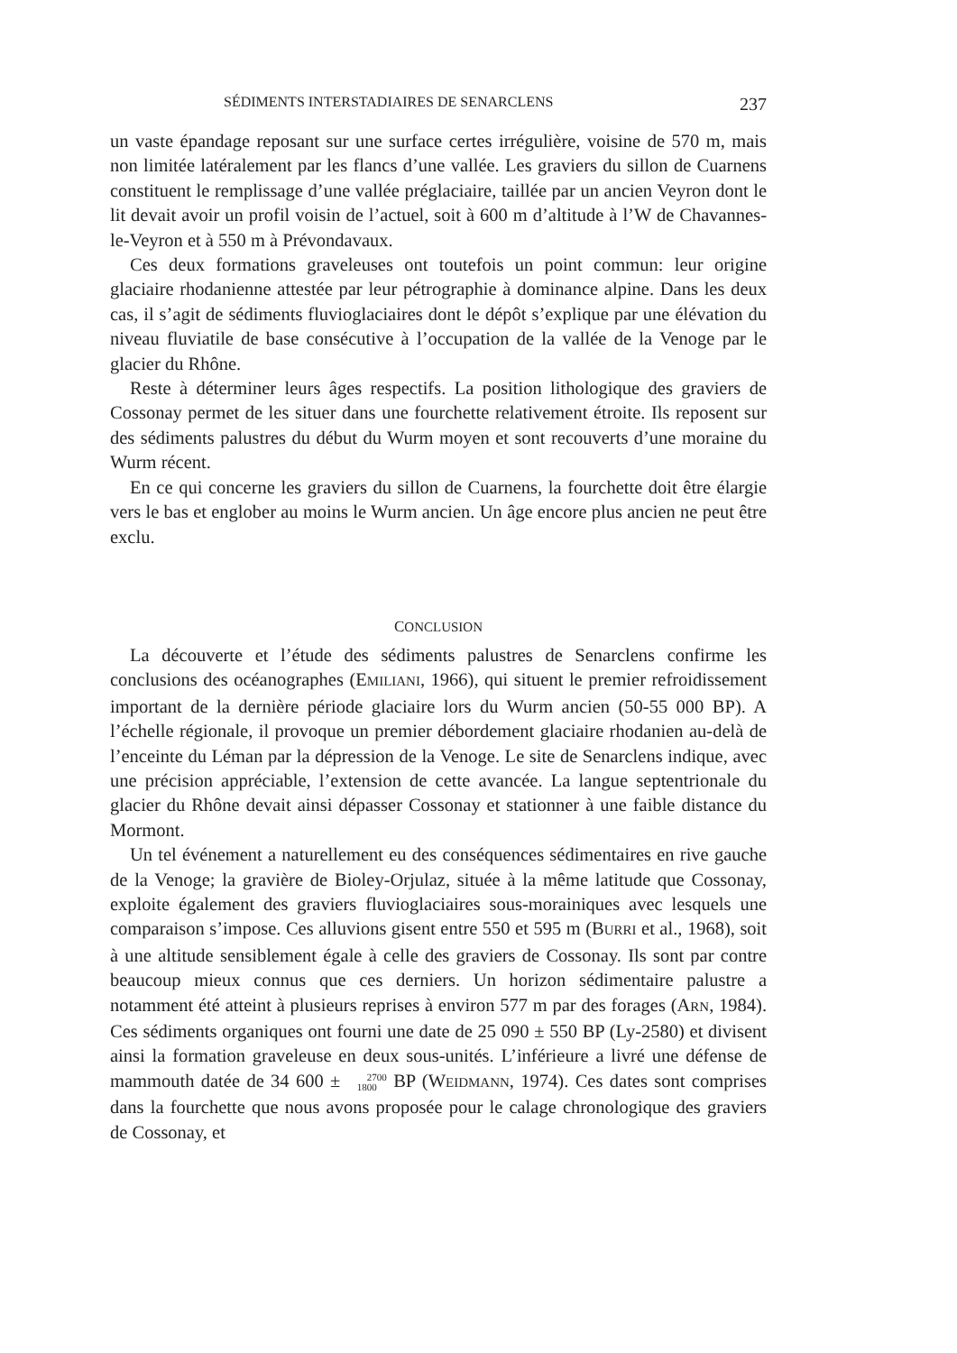SÉDIMENTS INTERSTADIAIRES DE SENARCLENS 237
un vaste épandage reposant sur une surface certes irrégulière, voisine de 570 m, mais non limitée latéralement par les flancs d’une vallée. Les graviers du sillon de Cuarnens constituent le remplissage d’une vallée préglaciaire, taillée par un ancien Veyron dont le lit devait avoir un profil voisin de l’actuel, soit à 600 m d’altitude à l’W de Chavannes-le-Veyron et à 550 m à Prévondavaux.
Ces deux formations graveleuses ont toutefois un point commun: leur origine glaciaire rhodanienne attestée par leur pétrographie à dominance alpine. Dans les deux cas, il s’agit de sédiments fluvioglaciaires dont le dépôt s’explique par une élévation du niveau fluviatile de base consécutive à l’occupation de la vallée de la Venoge par le glacier du Rhône.
Reste à déterminer leurs âges respectifs. La position lithologique des graviers de Cossonay permet de les situer dans une fourchette relativement étroite. Ils reposent sur des sédiments palustres du début du Wurm moyen et sont recouverts d’une moraine du Wurm récent.
En ce qui concerne les graviers du sillon de Cuarnens, la fourchette doit être élargie vers le bas et englober au moins le Wurm ancien. Un âge encore plus ancien ne peut être exclu.
CONCLUSION
La découverte et l’étude des sédiments palustres de Senarclens confirme les conclusions des océanographes (EMILIANI, 1966), qui situent le premier refroidissement important de la dernière période glaciaire lors du Wurm ancien (50-55 000 BP). A l’échelle régionale, il provoque un premier débordement glaciaire rhodanien au-delà de l’enceinte du Léman par la dépression de la Venoge. Le site de Senarclens indique, avec une précision appréciable, l’extension de cette avancée. La langue septentrionale du glacier du Rhône devait ainsi dépasser Cossonay et stationner à une faible distance du Mormont.
Un tel événement a naturellement eu des conséquences sédimentaires en rive gauche de la Venoge; la gravière de Bioley-Orjulaz, située à la même latitude que Cossonay, exploite également des graviers fluvioglaciaires sous-morainiques avec lesquels une comparaison s’impose. Ces alluvions gisent entre 550 et 595 m (BURRI et al., 1968), soit à une altitude sensiblement égale à celle des graviers de Cossonay. Ils sont par contre beaucoup mieux connus que ces derniers. Un horizon sédimentaire palustre a notamment été atteint à plusieurs reprises à environ 577 m par des forages (ARN, 1984). Ces sédiments organiques ont fourni une date de 25 090 ± 550 BP (Ly-2580) et divisent ainsi la formation graveleuse en deux sous-unités. L’inférieure a livré une défense de mammouth datée de 34 600 ± 2700
1800 BP (WEIDMANN, 1974). Ces dates sont comprises dans la fourchette que nous avons proposée pour le calage chronologique des graviers de Cossonay, et